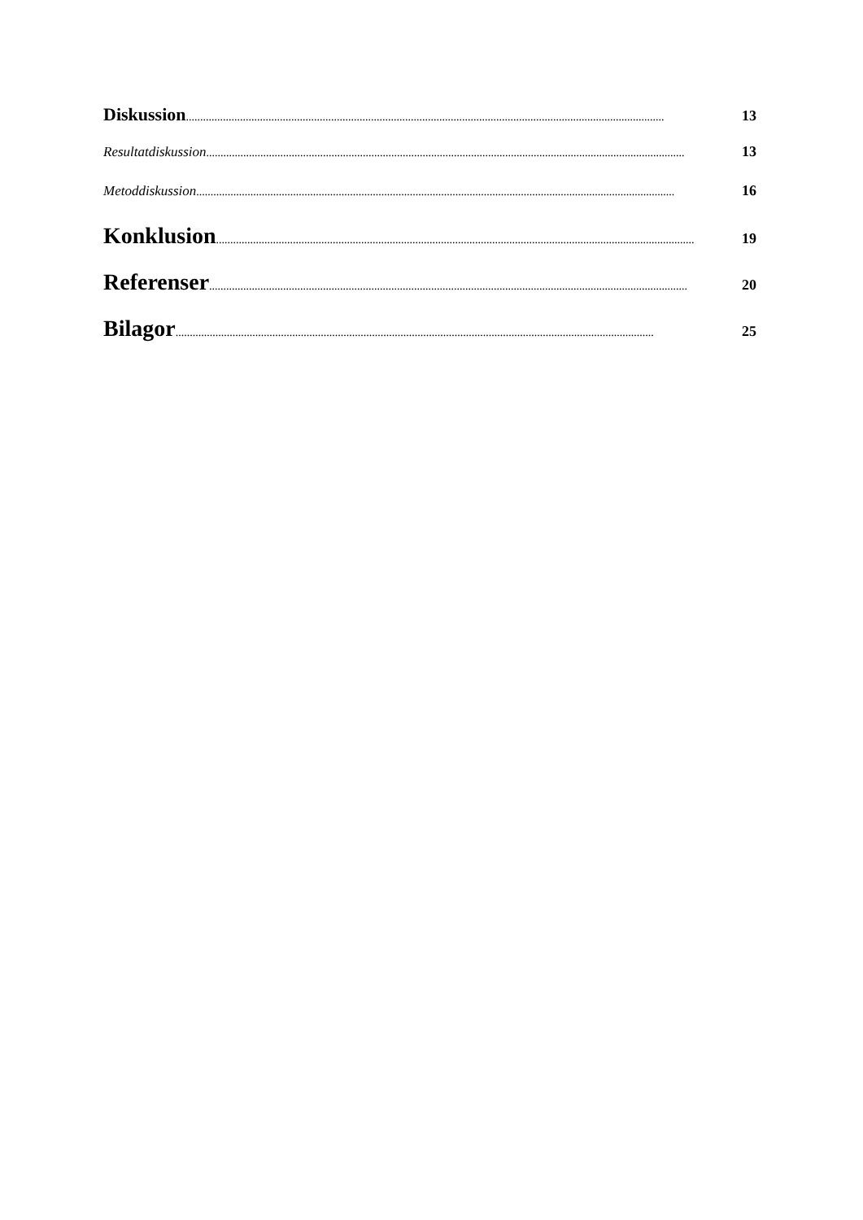Diskussion........................................................................................................................................................................ 13
Resultatdiskussion........................................................................................................................................................................ 13
Metoddiskussion........................................................................................................................................................................ 16
Konklusion........................................................................................................................................................................ 19
Referenser........................................................................................................................................................................ 20
Bilagor........................................................................................................................................................................ 25